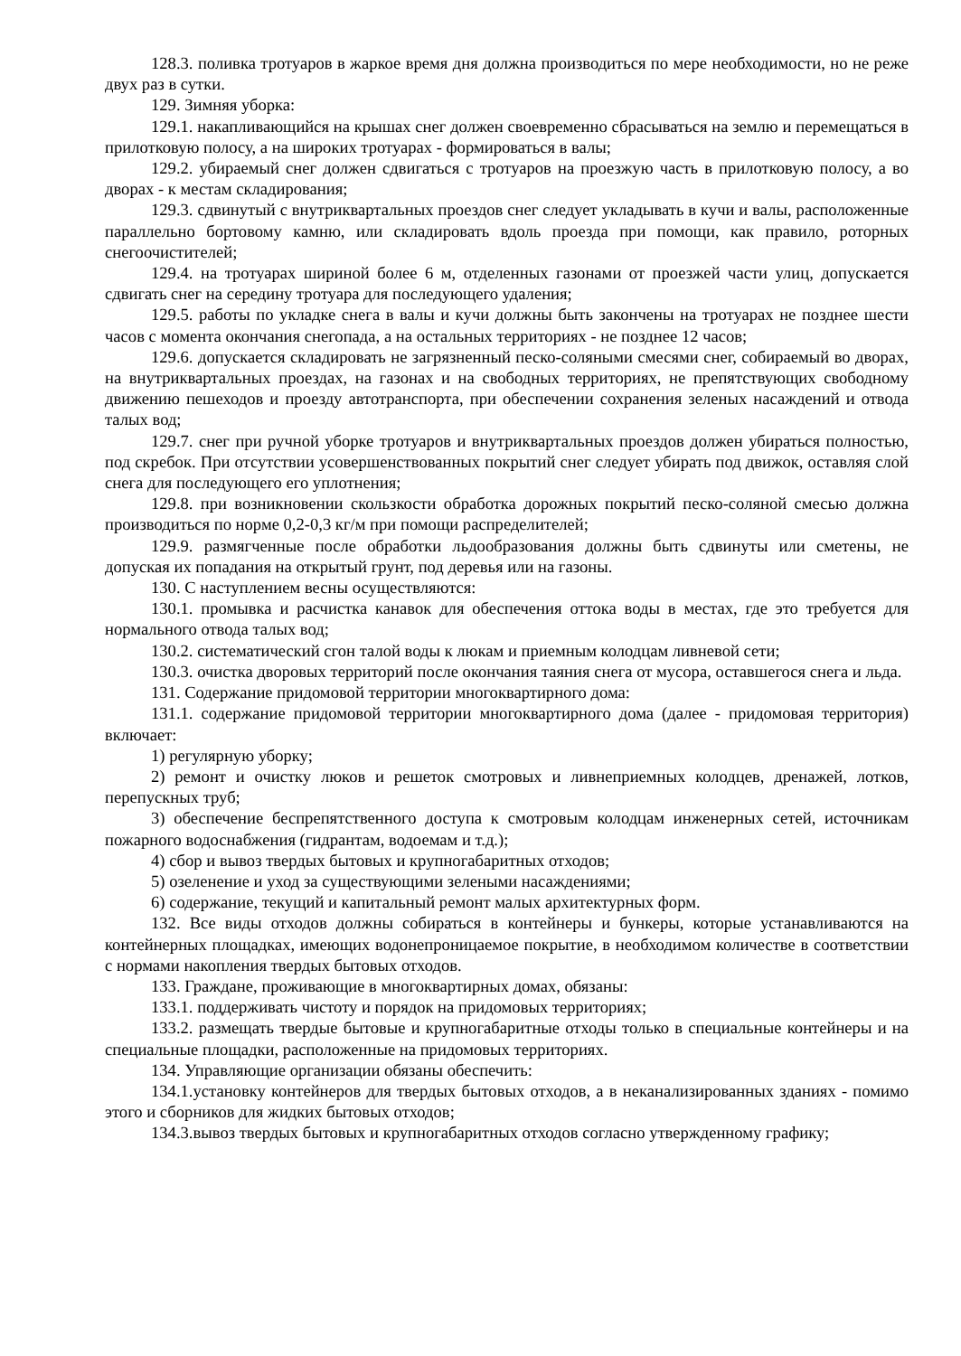128.3. поливка тротуаров в жаркое время дня должна производиться по мере необходимости, но не реже двух раз в сутки.
129. Зимняя уборка:
129.1. накапливающийся на крышах снег должен своевременно сбрасываться на землю и перемещаться в прилотковую полосу, а на широких тротуарах - формироваться в валы;
129.2. убираемый снег должен сдвигаться с тротуаров на проезжую часть в прилотковую полосу, а во дворах - к местам складирования;
129.3. сдвинутый с внутриквартальных проездов снег следует укладывать в кучи и валы, расположенные параллельно бортовому камню, или складировать вдоль проезда при помощи, как правило, роторных снегоочистителей;
129.4. на тротуарах шириной более 6 м, отделенных газонами от проезжей части улиц, допускается сдвигать снег на середину тротуара для последующего удаления;
129.5. работы по укладке снега в валы и кучи должны быть закончены на тротуарах не позднее шести часов с момента окончания снегопада, а на остальных территориях - не позднее 12 часов;
129.6. допускается складировать не загрязненный песко-соляными смесями снег, собираемый во дворах, на внутриквартальных проездах, на газонах и на свободных территориях, не препятствующих свободному движению пешеходов и проезду автотранспорта, при обеспечении сохранения зеленых насаждений и отвода талых вод;
129.7. снег при ручной уборке тротуаров и внутриквартальных проездов должен убираться полностью, под скребок. При отсутствии усовершенствованных покрытий снег следует убирать под движок, оставляя слой снега для последующего его уплотнения;
129.8. при возникновении скользкости обработка дорожных покрытий песко-соляной смесью должна производиться по норме 0,2-0,3 кг/м при помощи распределителей;
129.9. размягченные после обработки льдообразования должны быть сдвинуты или сметены, не допуская их попадания на открытый грунт, под деревья или на газоны.
130. С наступлением весны осуществляются:
130.1. промывка и расчистка канавок для обеспечения оттока воды в местах, где это требуется для нормального отвода талых вод;
130.2. систематический сгон талой воды к люкам и приемным колодцам ливневой сети;
130.3. очистка дворовых территорий после окончания таяния снега от мусора, оставшегося снега и льда.
131. Содержание придомовой территории многоквартирного дома:
131.1. содержание придомовой территории многоквартирного дома (далее - придомовая территория) включает:
1) регулярную уборку;
2) ремонт и очистку люков и решеток смотровых и ливнеприемных колодцев, дренажей, лотков, перепускных труб;
3) обеспечение беспрепятственного доступа к смотровым колодцам инженерных сетей, источникам пожарного водоснабжения (гидрантам, водоемам и т.д.);
4) сбор и вывоз твердых бытовых и крупногабаритных отходов;
5) озеленение и уход за существующими зелеными насаждениями;
6) содержание, текущий и капитальный ремонт малых архитектурных форм.
132. Все виды отходов должны собираться в контейнеры и бункеры, которые устанавливаются на контейнерных площадках, имеющих водонепроницаемое покрытие, в необходимом количестве в соответствии с нормами накопления твердых бытовых отходов.
133. Граждане, проживающие в многоквартирных домах, обязаны:
133.1. поддерживать чистоту и порядок на придомовых территориях;
133.2. размещать твердые бытовые и крупногабаритные отходы только в специальные контейнеры и на специальные площадки, расположенные на придомовых территориях.
134. Управляющие организации обязаны обеспечить:
134.1.установку контейнеров для твердых бытовых отходов, а в неканализированных зданиях - помимо этого и сборников для жидких бытовых отходов;
134.3.вывоз твердых бытовых и крупногабаритных отходов согласно утвержденному графику;